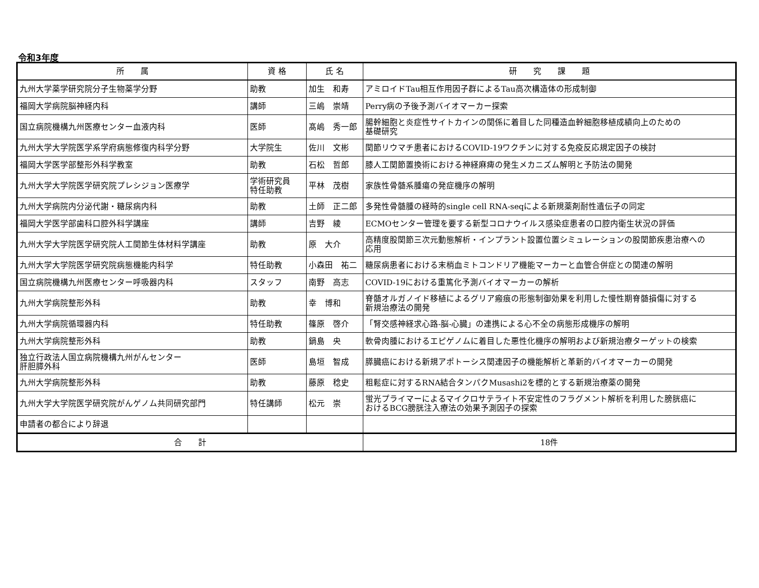令和3年度
| 所 属 | 資 格 | 氏 名 | 研 究 課 題 |
| --- | --- | --- | --- |
| 九州大学薬学研究院分子生物薬学分野 | 助教 | 加生 和寿 | アミロイドTau相互作用因子群によるTau高次構造体の形成制御 |
| 福岡大学病院脳神経内科 | 講師 | 三嶋 崇靖 | Perry病の予後予測バイオマーカー探索 |
| 国立病院機構九州医療センター血液内科 | 医師 | 髙嶋 秀一郎 | 腸幹細胞と炎症性サイトカインの関係に着目した同種造血幹細胞移植成績向上のための 基礎研究 |
| 九州大学大学院医学系学府病態修復内科学分野 | 大学院生 | 佐川 文彬 | 関節リウマチ患者におけるCOVID-19ワクチンに対する免疫反応規定因子の検討 |
| 福岡大学医学部整形外科学教室 | 助教 | 石松 哲郎 | 膝人工関節置換術における神経麻痺の発生メカニズム解明と予防法の開発 |
| 九州大学大学院医学研究院プレシジョン医療学 | 学術研究員 特任助教 | 平林 茂樹 | 家族性骨髄系腫瘍の発症機序の解明 |
| 九州大学病院内分泌代謝・糖尿病内科 | 助教 | 土師 正二郎 | 多発性骨髄腫の経時的single cell RNA-seqによる新規薬剤耐性遺伝子の同定 |
| 福岡大学医学部歯科口腔外科学講座 | 講師 | 吉野 綾 | ECMOセンター管理を要する新型コロナウイルス感染症患者の口腔内衛生状況の評価 |
| 九州大学大学院医学研究院人工関節生体材料学講座 | 助教 | 原 大介 | 高精度股関節三次元動態解析・インプラント設置位置シミュレーションの股関節疾患治療への 応用 |
| 九州大学大学院医学研究院病態機能内科学 | 特任助教 | 小森田 祐二 | 糖尿病患者における末梢血ミトコンドリア機能マーカーと血管合併症との関連の解明 |
| 国立病院機構九州医療センター呼吸器内科 | スタッフ | 南野 高志 | COVID-19における重篤化予測バイオマーカーの解析 |
| 九州大学病院整形外科 | 助教 | 幸 博和 | 脊髄オルガノイド移植によるグリア瘢痕の形態制御効果を利用した慢性期脊髄損傷に対する 新規治療法の開発 |
| 九州大学病院循環器内科 | 特任助教 | 篠原 啓介 | 「腎交感神経求心路-脳-心臓」の連携による心不全の病態形成機序の解明 |
| 九州大学病院整形外科 | 助教 | 鍋島 央 | 軟骨肉腫におけるエピゲノムに着目した悪性化機序の解明および新規治療ターゲットの検索 |
| 独立行政法人国立病院機構九州がんセンター 肝胆膵外科 | 医師 | 島垣 智成 | 膵臓癌における新規アポトーシス関連因子の機能解析と革新的バイオマーカーの開発 |
| 九州大学病院整形外科 | 助教 | 藤原 稔史 | 粗鬆症に対するRNA結合タンパクMusashi2を標的とする新規治療薬の開発 |
| 九州大学大学院医学研究院がんゲノム共同研究部門 | 特任講師 | 松元 崇 | 蛍光プライマーによるマイクロサテライト不安定性のフラグメント解析を利用した膀胱癌に おけるBCG膀胱注入療法の効果予測因子の探索 |
| 申請者の都合により辞退 | | | |
| 合 計 | | | 18件 |